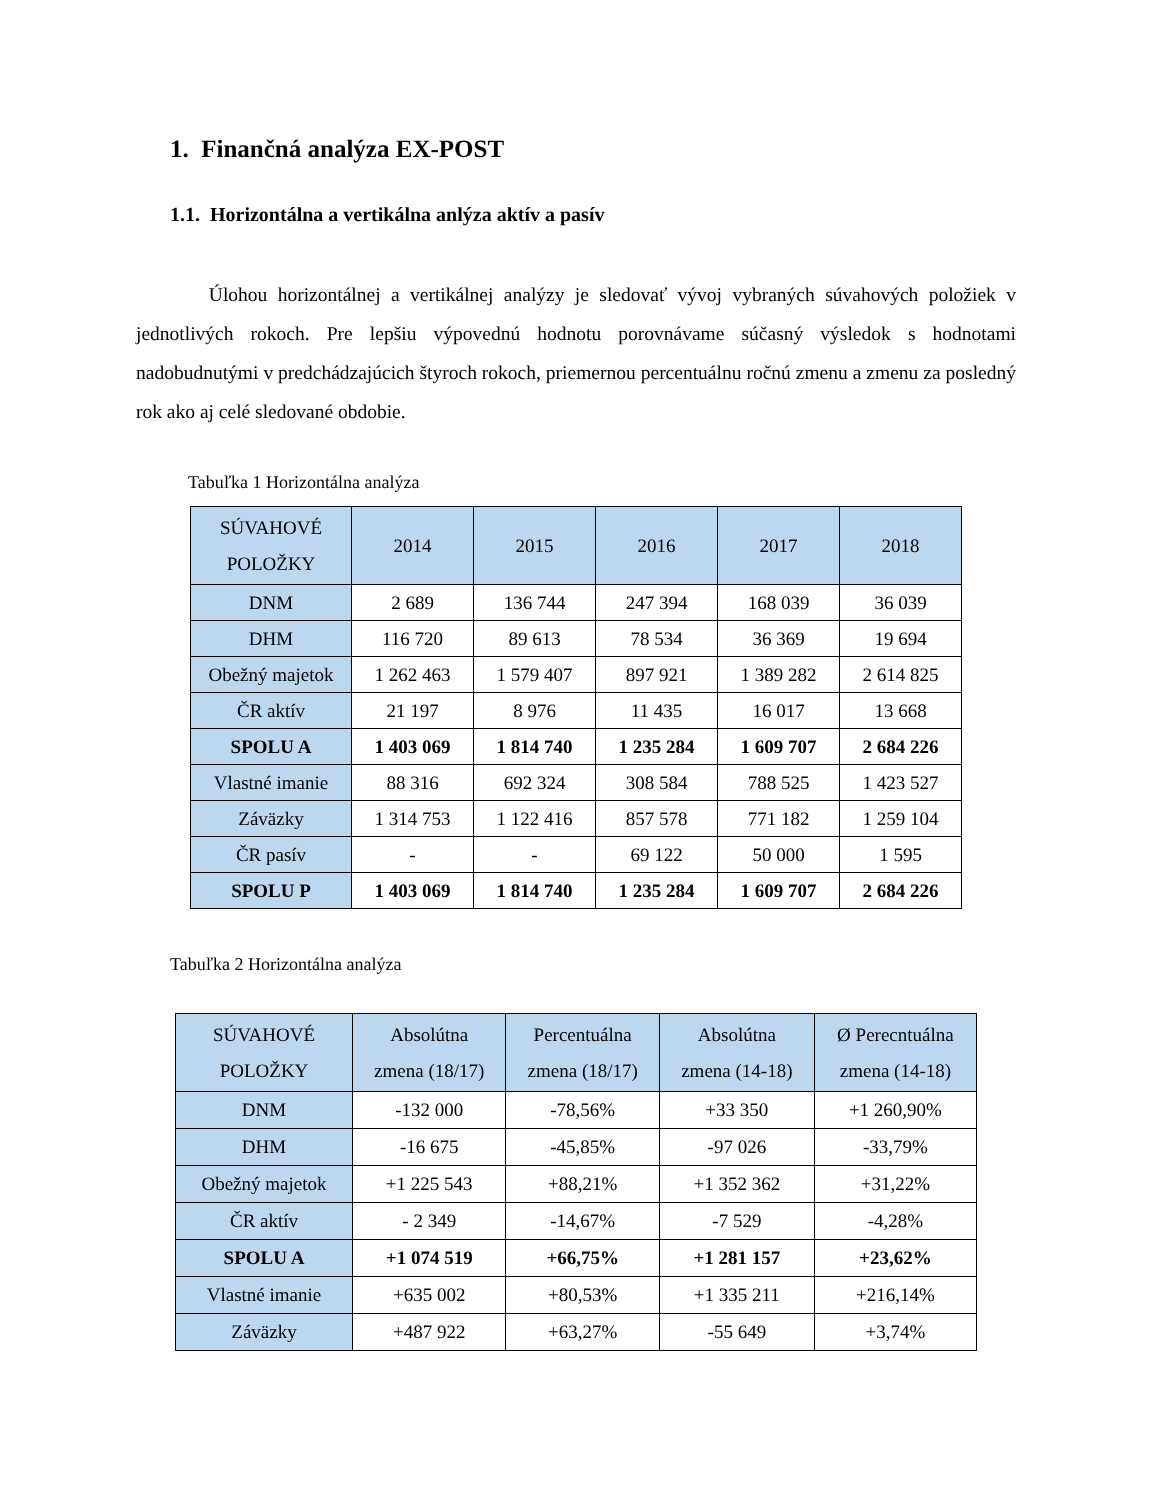1. Finančná analýza EX-POST
1.1. Horizontálna a vertikálna anlýza aktív a pasív
Úlohou horizontálnej a vertikálnej analýzy je sledovať vývoj vybraných súvahových položiek v jednotlivých rokoch. Pre lepšiu výpovednú hodnotu porovnávame súčasný výsledok s hodnotami nadobudnutými v predchádzajúcich štyroch rokoch, priemernou percentuálnu ročnú zmenu a zmenu za posledný rok ako aj celé sledované obdobie.
Tabuľka 1 Horizontálna analýza
| SÚVAHOVÉ POLOŽKY | 2014 | 2015 | 2016 | 2017 | 2018 |
| --- | --- | --- | --- | --- | --- |
| DNM | 2 689 | 136 744 | 247 394 | 168 039 | 36 039 |
| DHM | 116 720 | 89 613 | 78 534 | 36 369 | 19 694 |
| Obežný majetok | 1 262 463 | 1 579 407 | 897 921 | 1 389 282 | 2 614 825 |
| ČR aktív | 21 197 | 8 976 | 11 435 | 16 017 | 13 668 |
| SPOLU A | 1 403 069 | 1 814 740 | 1 235 284 | 1 609 707 | 2 684 226 |
| Vlastné imanie | 88 316 | 692 324 | 308 584 | 788 525 | 1 423 527 |
| Záväzky | 1 314 753 | 1 122 416 | 857 578 | 771 182 | 1 259 104 |
| ČR pasív | - | - | 69 122 | 50 000 | 1 595 |
| SPOLU P | 1 403 069 | 1 814 740 | 1 235 284 | 1 609 707 | 2 684 226 |
Tabuľka 2 Horizontálna analýza
| SÚVAHOVÉ POLOŽKY | Absolútna zmena (18/17) | Percentuálna zmena (18/17) | Absolútna zmena (14-18) | Ø Perecntuálna zmena (14-18) |
| --- | --- | --- | --- | --- |
| DNM | -132 000 | -78,56% | +33 350 | +1 260,90% |
| DHM | -16 675 | -45,85% | -97 026 | -33,79% |
| Obežný majetok | +1 225 543 | +88,21% | +1 352 362 | +31,22% |
| ČR aktív | - 2 349 | -14,67% | -7 529 | -4,28% |
| SPOLU A | +1 074 519 | +66,75% | +1 281 157 | +23,62% |
| Vlastné imanie | +635 002 | +80,53% | +1 335 211 | +216,14% |
| Záväzky | +487 922 | +63,27% | -55 649 | +3,74% |